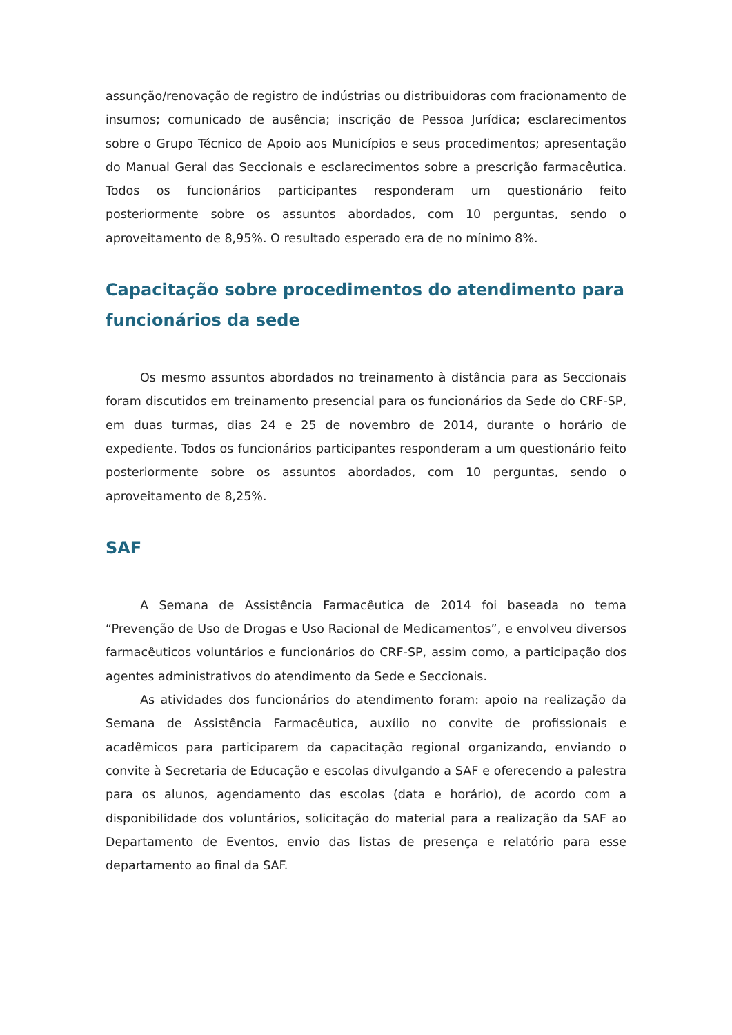assunção/renovação de registro de indústrias ou distribuidoras com fracionamento de insumos; comunicado de ausência; inscrição de Pessoa Jurídica; esclarecimentos sobre o Grupo Técnico de Apoio aos Municípios e seus procedimentos; apresentação do Manual Geral das Seccionais e esclarecimentos sobre a prescrição farmacêutica. Todos os funcionários participantes responderam um questionário feito posteriormente sobre os assuntos abordados, com 10 perguntas, sendo o aproveitamento de 8,95%. O resultado esperado era de no mínimo 8%.
Capacitação sobre procedimentos do atendimento para funcionários da sede
Os mesmo assuntos abordados no treinamento à distância para as Seccionais foram discutidos em treinamento presencial para os funcionários da Sede do CRF-SP, em duas turmas, dias 24 e 25 de novembro de 2014, durante o horário de expediente. Todos os funcionários participantes responderam a um questionário feito posteriormente sobre os assuntos abordados, com 10 perguntas, sendo o aproveitamento de 8,25%.
SAF
A Semana de Assistência Farmacêutica de 2014 foi baseada no tema “Prevenção de Uso de Drogas e Uso Racional de Medicamentos”, e envolveu diversos farmacêuticos voluntários e funcionários do CRF-SP, assim como, a participação dos agentes administrativos do atendimento da Sede e Seccionais.
As atividades dos funcionários do atendimento foram: apoio na realização da Semana de Assistência Farmacêutica, auxílio no convite de profissionais e acadêmicos para participarem da capacitação regional organizando, enviando o convite à Secretaria de Educação e escolas divulgando a SAF e oferecendo a palestra para os alunos, agendamento das escolas (data e horário), de acordo com a disponibilidade dos voluntários, solicitação do material para a realização da SAF ao Departamento de Eventos, envio das listas de presença e relatório para esse departamento ao final da SAF.